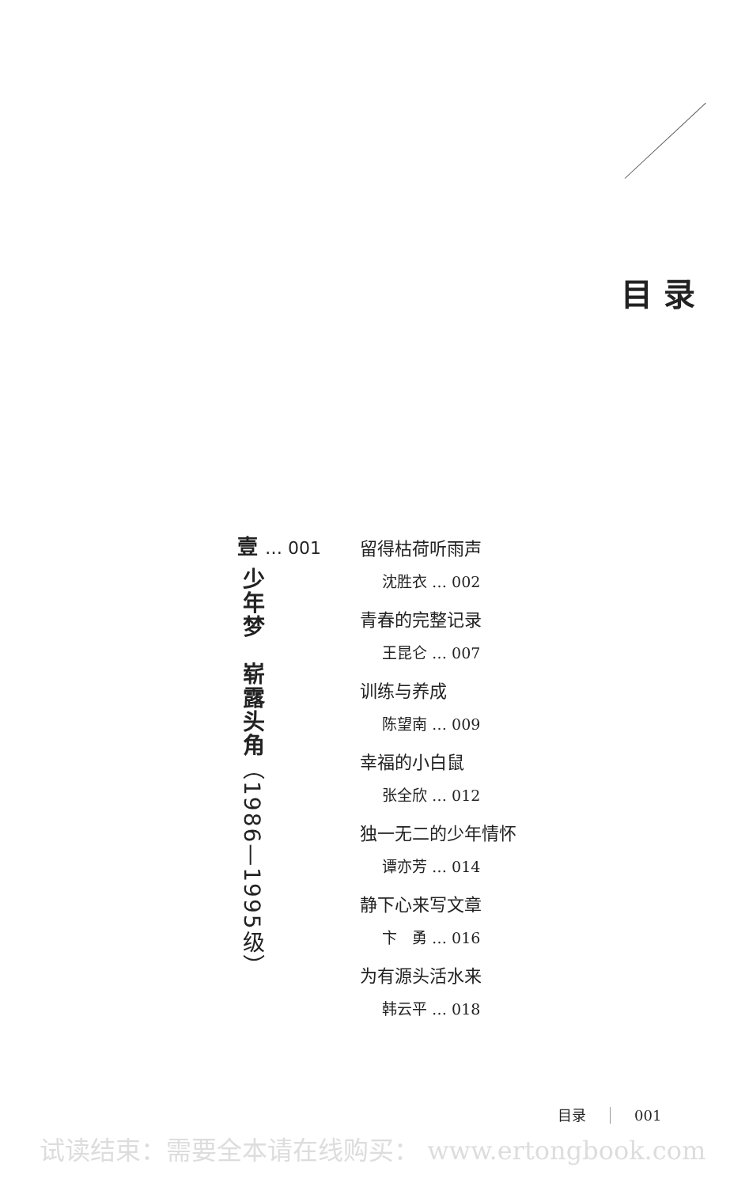目录
壹 … 001
少年梦　崭露头角（1986—1995级）
留得枯荷听雨声
沈胜衣 … 002
青春的完整记录
王昆仑 … 007
训练与养成
陈望南 … 009
幸福的小白鼠
张全欣 … 012
独一无二的少年情怀
谭亦芳 … 014
静下心来写文章
卞　勇 … 016
为有源头活水来
韩云平 … 018
目录 001
试读结束：需要全本请在线购买： www.ertongbook.com